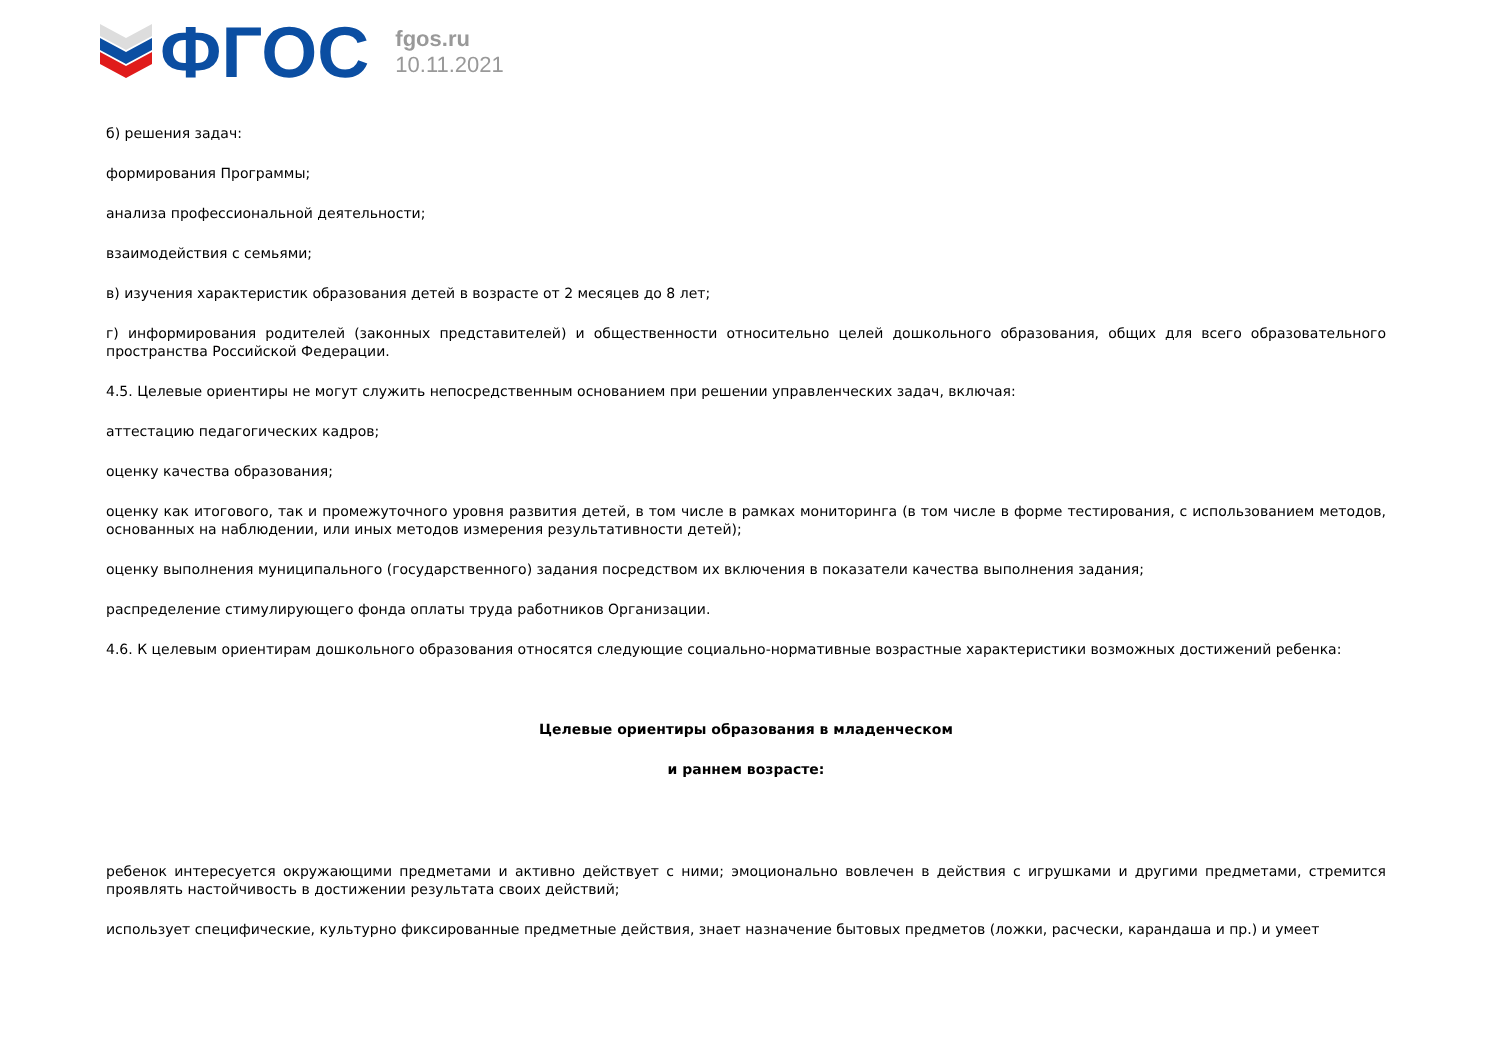ФГОС
fgos.ru
10.11.2021
б) решения задач:
формирования Программы;
анализа профессиональной деятельности;
взаимодействия с семьями;
в) изучения характеристик образования детей в возрасте от 2 месяцев до 8 лет;
г) информирования родителей (законных представителей) и общественности относительно целей дошкольного образования, общих для всего образовательного пространства Российской Федерации.
4.5. Целевые ориентиры не могут служить непосредственным основанием при решении управленческих задач, включая:
аттестацию педагогических кадров;
оценку качества образования;
оценку как итогового, так и промежуточного уровня развития детей, в том числе в рамках мониторинга (в том числе в форме тестирования, с использованием методов, основанных на наблюдении, или иных методов измерения результативности детей);
оценку выполнения муниципального (государственного) задания посредством их включения в показатели качества выполнения задания;
распределение стимулирующего фонда оплаты труда работников Организации.
4.6. К целевым ориентирам дошкольного образования относятся следующие социально-нормативные возрастные характеристики возможных достижений ребенка:
Целевые ориентиры образования в младенческом
и раннем возрасте:
ребенок интересуется окружающими предметами и активно действует с ними; эмоционально вовлечен в действия с игрушками и другими предметами, стремится проявлять настойчивость в достижении результата своих действий;
использует специфические, культурно фиксированные предметные действия, знает назначение бытовых предметов (ложки, расчески, карандаша и пр.) и умеет